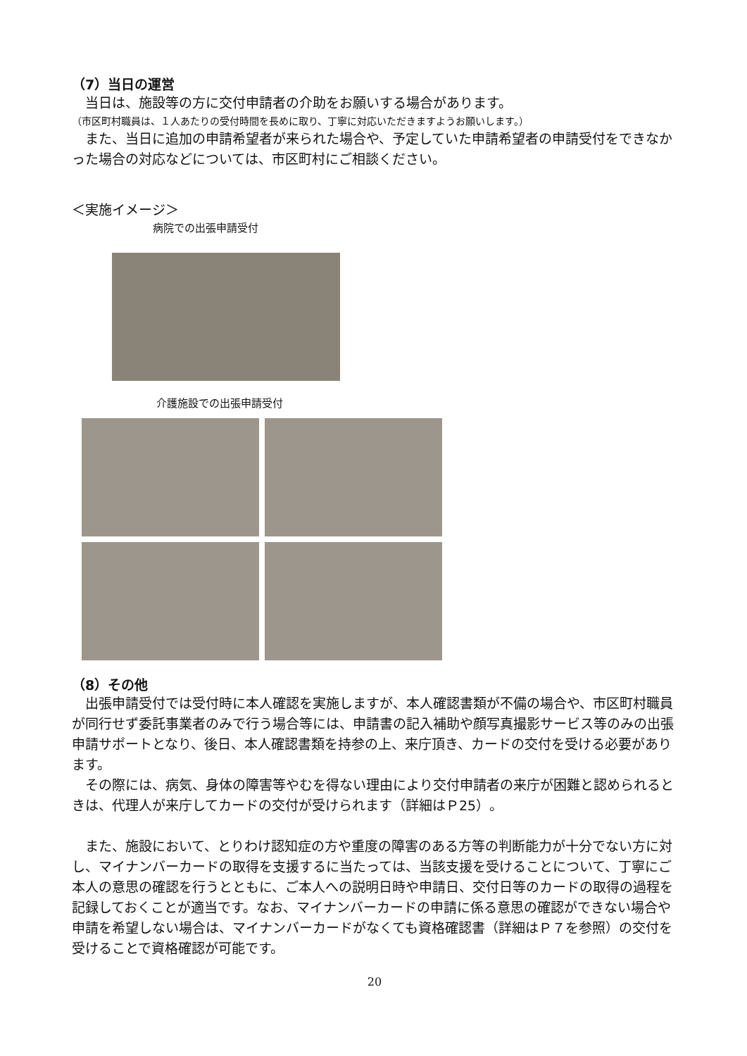（7）当日の運営
　当日は、施設等の方に交付申請者の介助をお願いする場合があります。
（市区町村職員は、１人あたりの受付時間を長めに取り、丁寧に対応いただきますようお願いします。）
　また、当日に追加の申請希望者が来られた場合や、予定していた申請希望者の申請受付をできなかった場合の対応などについては、市区町村にご相談ください。
＜実施イメージ＞
病院での出張申請受付
介護施設での出張申請受付
（8）その他
　出張申請受付では受付時に本人確認を実施しますが、本人確認書類が不備の場合や、市区町村職員が同行せず委託事業者のみで行う場合等には、申請書の記入補助や顔写真撮影サービス等のみの出張申請サポートとなり、後日、本人確認書類を持参の上、来庁頂き、カードの交付を受ける必要があります。
　その際には、病気、身体の障害等やむを得ない理由により交付申請者の来庁が困難と認められるときは、代理人が来庁してカードの交付が受けられます（詳細はＰ25）。
　また、施設において、とりわけ認知症の方や重度の障害のある方等の判断能力が十分でない方に対し、マイナンバーカードの取得を支援するに当たっては、当該支援を受けることについて、丁寧にご本人の意思の確認を行うとともに、ご本人への説明日時や申請日、交付日等のカードの取得の過程を記録しておくことが適当です。なお、マイナンバーカードの申請に係る意思の確認ができない場合や申請を希望しない場合は、マイナンバーカードがなくても資格確認書（詳細はＰ７を参照）の交付を受けることで資格確認が可能です。
20